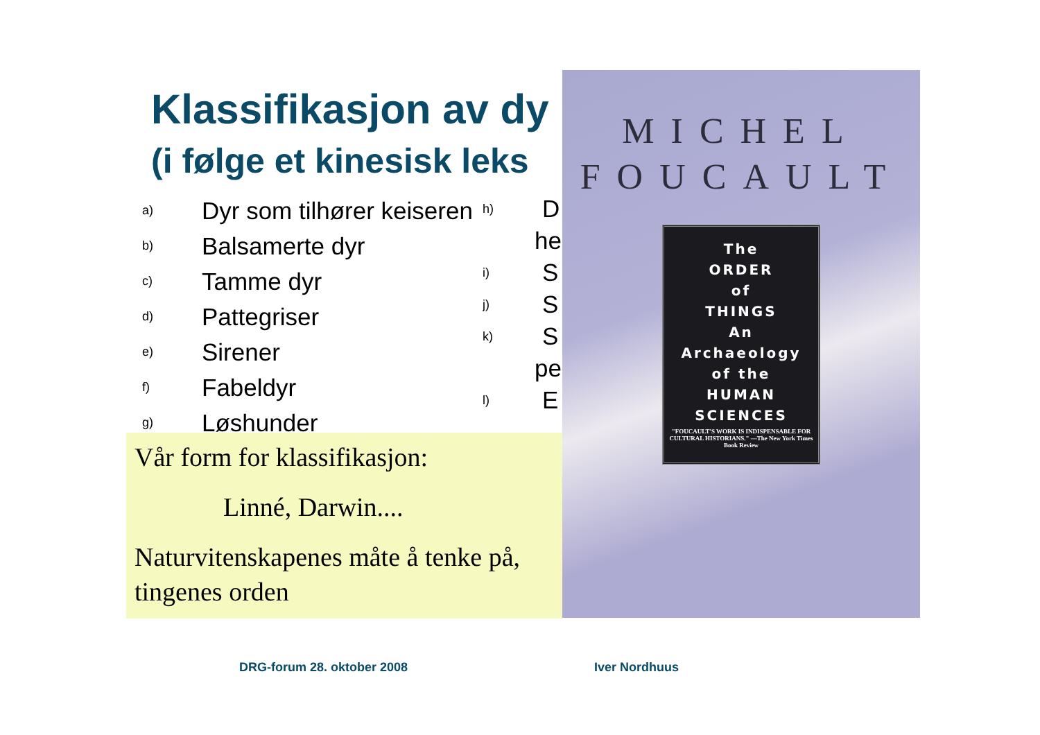Klassifikasjon av dy
(i følge et kinesisk leks
a) Dyr som tilhører keiseren
b) Balsamerte dyr
c) Tamme dyr
d) Pattegriser
e) Sirener
f) Fabeldyr
g) Løshunder
h) D
he
i) S
j) S
k) S
pe
l) E
Vår form for klassifikasjon:
Linné, Darwin....
Naturvitenskapenes måte å tenke på, tingenes orden
MICHEL
FOUCAULT
The
ORDER
of
THINGS
An
Archaeology
of the
HUMAN
SCIENCES
"FOUCAULT'S WORK IS INDISPENSABLE FOR CULTURAL HISTORIANS." —The New York Times Book Review
DRG-forum 28. oktober 2008 Iver Nordhuus